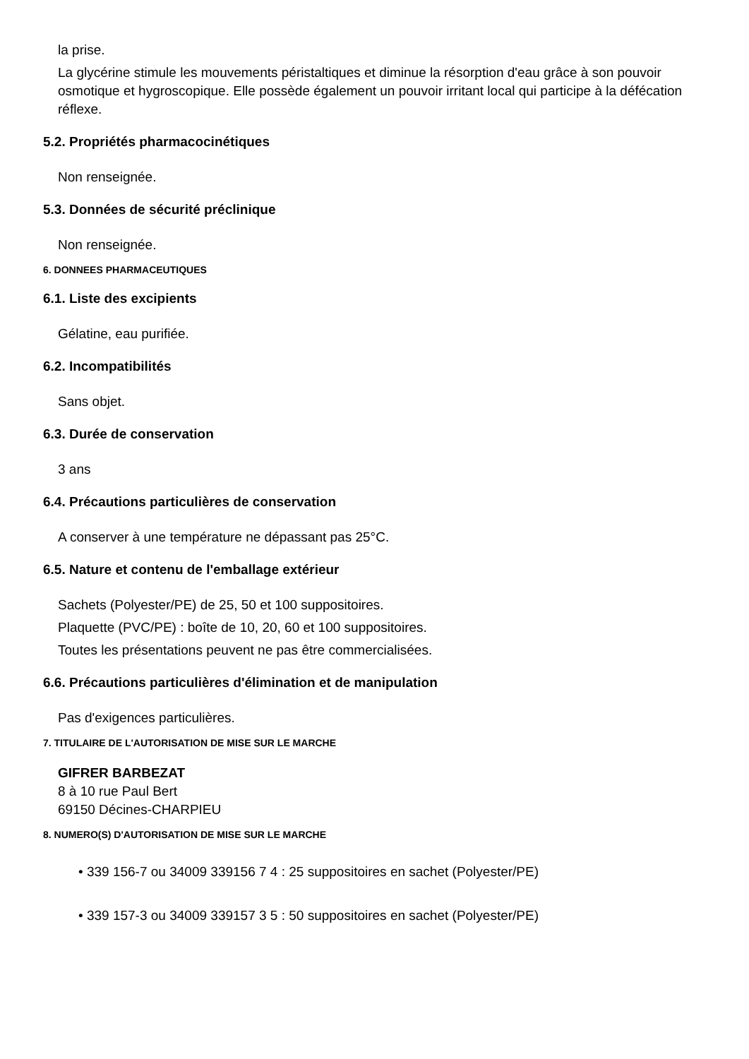la prise.
La glycérine stimule les mouvements péristaltiques et diminue la résorption d'eau grâce à son pouvoir osmotique et hygroscopique. Elle possède également un pouvoir irritant local qui participe à la défécation réflexe.
5.2. Propriétés pharmacocinétiques
Non renseignée.
5.3. Données de sécurité préclinique
Non renseignée.
6. DONNEES PHARMACEUTIQUES
6.1. Liste des excipients
Gélatine, eau purifiée.
6.2. Incompatibilités
Sans objet.
6.3. Durée de conservation
3 ans
6.4. Précautions particulières de conservation
A conserver à une température ne dépassant pas 25°C.
6.5. Nature et contenu de l'emballage extérieur
Sachets (Polyester/PE) de 25, 50 et 100 suppositoires.
Plaquette (PVC/PE) : boîte de 10, 20, 60 et 100 suppositoires.
Toutes les présentations peuvent ne pas être commercialisées.
6.6. Précautions particulières d'élimination et de manipulation
Pas d'exigences particulières.
7. TITULAIRE DE L'AUTORISATION DE MISE SUR LE MARCHE
GIFRER BARBEZAT
8 à 10 rue Paul Bert
69150 Décines-CHARPIEU
8. NUMERO(S) D'AUTORISATION DE MISE SUR LE MARCHE
• 339 156-7 ou 34009 339156 7 4 : 25 suppositoires en sachet (Polyester/PE)
• 339 157-3 ou 34009 339157 3 5 : 50 suppositoires en sachet (Polyester/PE)